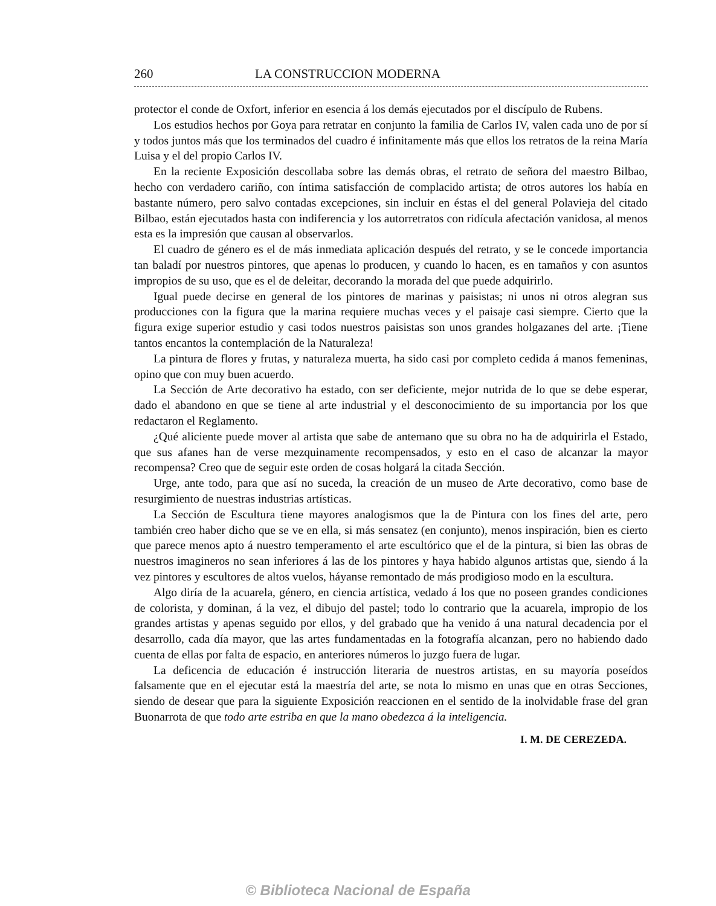260 LA CONSTRUCCION MODERNA
protector el conde de Oxfort, inferior en esencia á los demás ejecutados por el discípulo de Rubens.
Los estudios hechos por Goya para retratar en conjunto la familia de Carlos IV, valen cada uno de por sí y todos juntos más que los terminados del cuadro é infinitamente más que ellos los retratos de la reina María Luisa y el del propio Carlos IV.
En la reciente Exposición descollaba sobre las demás obras, el retrato de señora del maestro Bilbao, hecho con verdadero cariño, con íntima satisfacción de complacido artista; de otros autores los había en bastante número, pero salvo contadas excepciones, sin incluir en éstas el del general Polavieja del citado Bilbao, están ejecutados hasta con indiferencia y los autorretratos con ridícula afectación vanidosa, al menos esta es la impresión que causan al observarlos.
El cuadro de género es el de más inmediata aplicación después del retrato, y se le concede importancia tan baladí por nuestros pintores, que apenas lo producen, y cuando lo hacen, es en tamaños y con asuntos impropios de su uso, que es el de deleitar, decorando la morada del que puede adquirirlo.
Igual puede decirse en general de los pintores de marinas y paisistas; ni unos ni otros alegran sus producciones con la figura que la marina requiere muchas veces y el paisaje casi siempre. Cierto que la figura exige superior estudio y casi todos nuestros paisistas son unos grandes holgazanes del arte. ¡Tiene tantos encantos la contemplación de la Naturaleza!
La pintura de flores y frutas, y naturaleza muerta, ha sido casi por completo cedida á manos femeninas, opino que con muy buen acuerdo.
La Sección de Arte decorativo ha estado, con ser deficiente, mejor nutrida de lo que se debe esperar, dado el abandono en que se tiene al arte industrial y el desconocimiento de su importancia por los que redactaron el Reglamento.
¿Qué aliciente puede mover al artista que sabe de antemano que su obra no ha de adquirirla el Estado, que sus afanes han de verse mezquinamente recompensados, y esto en el caso de alcanzar la mayor recompensa? Creo que de seguir este orden de cosas holgará la citada Sección.
Urge, ante todo, para que así no suceda, la creación de un museo de Arte decorativo, como base de resurgimiento de nuestras industrias artísticas.
La Sección de Escultura tiene mayores analogismos que la de Pintura con los fines del arte, pero también creo haber dicho que se ve en ella, si más sensatez (en conjunto), menos inspiración, bien es cierto que parece menos apto á nuestro temperamento el arte escultórico que el de la pintura, si bien las obras de nuestros imagineros no sean inferiores á las de los pintores y haya habido algunos artistas que, siendo á la vez pintores y escultores de altos vuelos, háyanse remontado de más prodigioso modo en la escultura.
Algo diría de la acuarela, género, en ciencia artística, vedado á los que no poseen grandes condiciones de colorista, y dominan, á la vez, el dibujo del pastel; todo lo contrario que la acuarela, impropio de los grandes artistas y apenas seguido por ellos, y del grabado que ha venido á una natural decadencia por el desarrollo, cada día mayor, que las artes fundamentadas en la fotografía alcanzan, pero no habiendo dado cuenta de ellas por falta de espacio, en anteriores números lo juzgo fuera de lugar.
La deficencia de educación é instrucción literaria de nuestros artistas, en su mayoría poseídos falsamente que en el ejecutar está la maestría del arte, se nota lo mismo en unas que en otras Secciones, siendo de desear que para la siguiente Exposición reaccionen en el sentido de la inolvidable frase del gran Buonarrota de que todo arte estriba en que la mano obedezca á la inteligencia.
I. M. DE CEREZEDA.
© Biblioteca Nacional de España